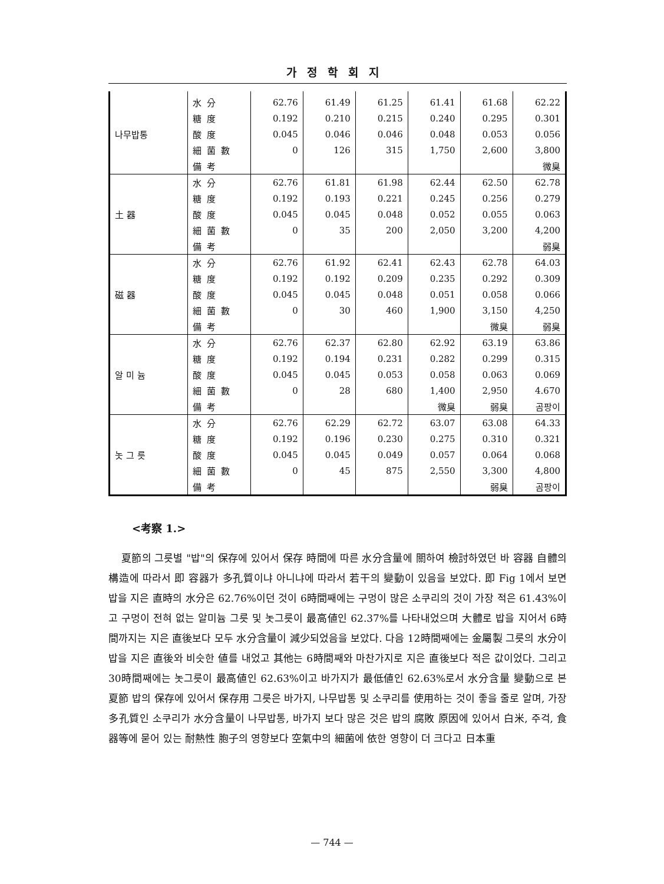가정학회지
| 나무밥통 | 水 分 | 62.76 | 61.49 | 61.25 | 61.41 | 61.68 | 62.22 |
| | 糖 度 | 0.192 | 0.210 | 0.215 | 0.240 | 0.295 | 0.301 |
| | 酸 度 | 0.045 | 0.046 | 0.046 | 0.048 | 0.053 | 0.056 |
| | 細 菌 數 | 0 | 126 | 315 | 1,750 | 2,600 | 3,800 |
| | 備 考 | | | | | | 微臭 |
| 土 器 | 水 分 | 62.76 | 61.81 | 61.98 | 62.44 | 62.50 | 62.78 |
| | 糖 度 | 0.192 | 0.193 | 0.221 | 0.245 | 0.256 | 0.279 |
| | 酸 度 | 0.045 | 0.045 | 0.048 | 0.052 | 0.055 | 0.063 |
| | 細 菌 數 | 0 | 35 | 200 | 2,050 | 3,200 | 4,200 |
| | 備 考 | | | | | | 弱臭 |
| 磁 器 | 水 分 | 62.76 | 61.92 | 62.41 | 62.43 | 62.78 | 64.03 |
| | 糖 度 | 0.192 | 0.192 | 0.209 | 0.235 | 0.292 | 0.309 |
| | 酸 度 | 0.045 | 0.045 | 0.048 | 0.051 | 0.058 | 0.066 |
| | 細 菌 數 | 0 | 30 | 460 | 1,900 | 3,150 | 4,250 |
| | 備 考 | | | | | 微臭 | 弱臭 |
| 알 미 늄 | 水 分 | 62.76 | 62.37 | 62.80 | 62.92 | 63.19 | 63.86 |
| | 糖 度 | 0.192 | 0.194 | 0.231 | 0.282 | 0.299 | 0.315 |
| | 酸 度 | 0.045 | 0.045 | 0.053 | 0.058 | 0.063 | 0.069 |
| | 細 菌 數 | 0 | 28 | 680 | 1,400 | 2,950 | 4.670 |
| | 備 考 | | | | 微臭 | 弱臭 | 곰팡이 |
| 놋 그 릇 | 水 分 | 62.76 | 62.29 | 62.72 | 63.07 | 63.08 | 64.33 |
| | 糖 度 | 0.192 | 0.196 | 0.230 | 0.275 | 0.310 | 0.321 |
| | 酸 度 | 0.045 | 0.045 | 0.049 | 0.057 | 0.064 | 0.068 |
| | 細 菌 數 | 0 | 45 | 875 | 2,550 | 3,300 | 4,800 |
| | 備 考 | | | | | 弱臭 | 곰팡이 |
<考察 1.>
夏節의 그릇별 "밥"의 保存에 있어서 保存 時間에 따른 水分含量에 關하여 檢討하였던 바 容器 自體의 構造에 따라서 即 容器가 多孔質이냐 아니냐에 따라서 若干의 變動이 있음을 보았다. 即 Fig 1에서 보면 밥을 지은 直時의 水分은 62.76%이던 것이 6時間째에는 구멍이 많은 소쿠리의 것이 가장 적은 61.43%이고 구멍이 전혀 없는 알미늄 그릇 및 놋그릇이 最高値인 62.37%를 나타내었으며 大體로 밥을 지어서 6時間까지는 지은 直後보다 모두 水分含量이 減少되었음을 보았다. 다음 12時間째에는 金屬製 그릇의 水分이 밥을 지은 直後와 비슷한 値를 내었고 其他는 6時間째와 마찬가지로 지은 直後보다 적은 값이었다. 그리고 30時間째에는 놋그릇이 最高値인 62.63%이고 바가지가 最低値인 62.63%로서 水分含量 變動으로 본 夏節 밥의 保存에 있어서 保存用 그릇은 바가지, 나무밥통 및 소쿠리를 使用하는 것이 좋을 줄로 알며, 가장 多孔質인 소쿠리가 水分含量이 나무밥통, 바가지 보다 많은 것은 밥의 腐敗 原因에 있어서 白米, 주걱, 食器等에 묻어 있는 耐熱性 胞子의 영향보다 空氣中의 細菌에 依한 영향이 더 크다고 日本重
— 744 —